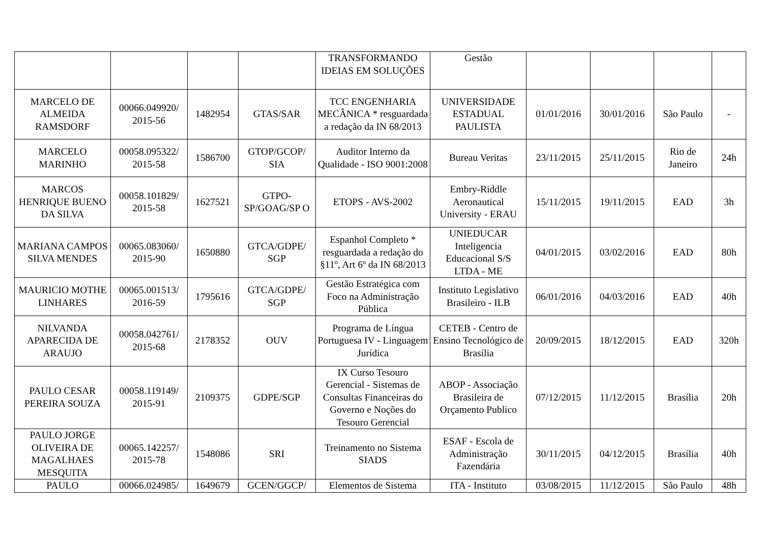| | | | | TRANSFORMANDO IDEIAS EM SOLUÇÕES | Gestão | | | | |
| MARCELO DE ALMEIDA RAMSDORF | 00066.049920/ 2015-56 | 1482954 | GTAS/SAR | TCC ENGENHARIA MECÂNICA * resguardada a redação da IN 68/2013 | UNIVERSIDADE ESTADUAL PAULISTA | 01/01/2016 | 30/01/2016 | São Paulo | - |
| MARCELO MARINHO | 00058.095322/ 2015-58 | 1586700 | GTOP/GCOP/ SIA | Auditor Interno da Qualidade - ISO 9001:2008 | Bureau Veritas | 23/11/2015 | 25/11/2015 | Rio de Janeiro | 24h |
| MARCOS HENRIQUE BUENO DA SILVA | 00058.101829/ 2015-58 | 1627521 | GTPO-SP/GOAG/SP O | ETOPS - AVS-2002 | Embry-Riddle Aeronautical University - ERAU | 15/11/2015 | 19/11/2015 | EAD | 3h |
| MARIANA CAMPOS SILVA MENDES | 00065.083060/ 2015-90 | 1650880 | GTCA/GDPE/ SGP | Espanhol Completo * resguardada a redação do §11º, Art 6º da IN 68/2013 | UNIEDUCAR Inteligencia Educacional S/S LTDA - ME | 04/01/2015 | 03/02/2016 | EAD | 80h |
| MAURICIO MOTHE LINHARES | 00065.001513/ 2016-59 | 1795616 | GTCA/GDPE/ SGP | Gestão Estratégica com Foco na Administração Pública | Instituto Legislativo Brasileiro - ILB | 06/01/2016 | 04/03/2016 | EAD | 40h |
| NILVANDA APARECIDA DE ARAUJO | 00058.042761/ 2015-68 | 2178352 | OUV | Programa de Língua Portuguesa IV - Linguagem Jurídica | CETEB - Centro de Ensino Tecnológico de Brasília | 20/09/2015 | 18/12/2015 | EAD | 320h |
| PAULO CESAR PEREIRA SOUZA | 00058.119149/ 2015-91 | 2109375 | GDPE/SGP | IX Curso Tesouro Gerencial - Sistemas de Consultas Financeiras do Governo e Noções do Tesouro Gerencial | ABOP - Associação Brasileira de Orçamento Publico | 07/12/2015 | 11/12/2015 | Brasília | 20h |
| PAULO JORGE OLIVEIRA DE MAGALHAES MESQUITA | 00065.142257/ 2015-78 | 1548086 | SRI | Treinamento no Sistema SIADS | ESAF - Escola de Administração Fazendária | 30/11/2015 | 04/12/2015 | Brasília | 40h |
| PAULO | 00066.024985/ | 1649679 | GCEN/GGCP/ | Elementos de Sistema | ITA - Instituto | 03/08/2015 | 11/12/2015 | São Paulo | 48h |